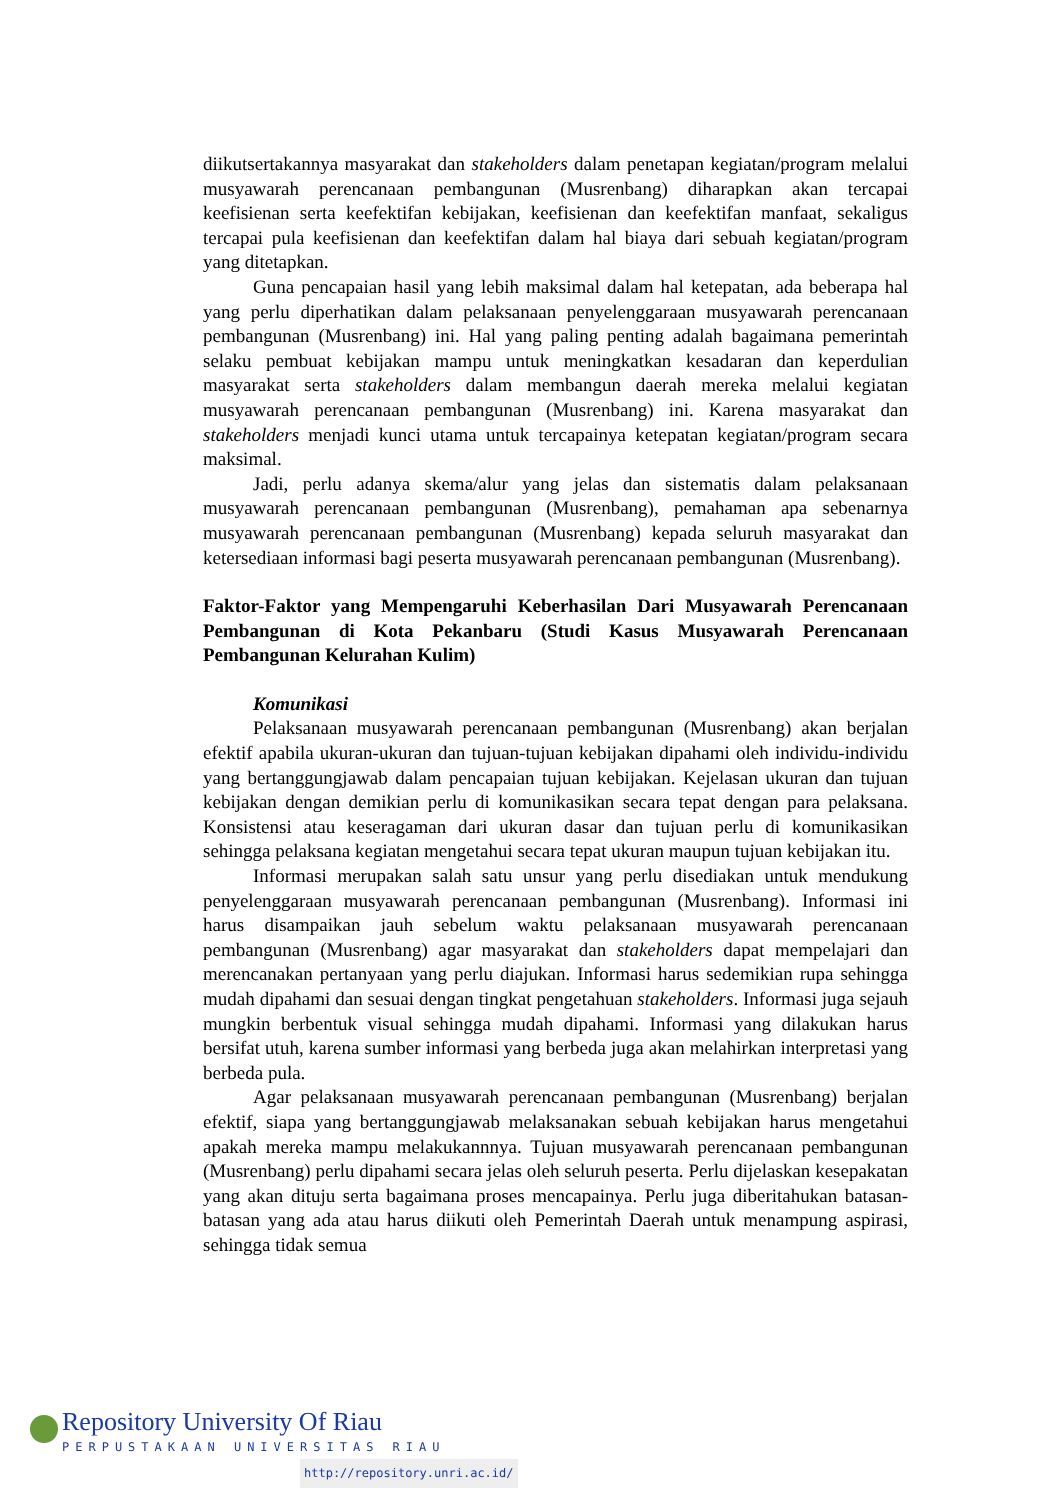diikutsertakannya masyarakat dan stakeholders dalam penetapan kegiatan/program melalui musyawarah perencanaan pembangunan (Musrenbang) diharapkan akan tercapai keefisienan serta keefektifan kebijakan, keefisienan dan keefektifan manfaat, sekaligus tercapai pula keefisienan dan keefektifan dalam hal biaya dari sebuah kegiatan/program yang ditetapkan.
Guna pencapaian hasil yang lebih maksimal dalam hal ketepatan, ada beberapa hal yang perlu diperhatikan dalam pelaksanaan penyelenggaraan musyawarah perencanaan pembangunan (Musrenbang) ini. Hal yang paling penting adalah bagaimana pemerintah selaku pembuat kebijakan mampu untuk meningkatkan kesadaran dan keperdulian masyarakat serta stakeholders dalam membangun daerah mereka melalui kegiatan musyawarah perencanaan pembangunan (Musrenbang) ini. Karena masyarakat dan stakeholders menjadi kunci utama untuk tercapainya ketepatan kegiatan/program secara maksimal.
Jadi, perlu adanya skema/alur yang jelas dan sistematis dalam pelaksanaan musyawarah perencanaan pembangunan (Musrenbang), pemahaman apa sebenarnya musyawarah perencanaan pembangunan (Musrenbang) kepada seluruh masyarakat dan ketersediaan informasi bagi peserta musyawarah perencanaan pembangunan (Musrenbang).
Faktor-Faktor yang Mempengaruhi Keberhasilan Dari Musyawarah Perencanaan Pembangunan di Kota Pekanbaru (Studi Kasus Musyawarah Perencanaan Pembangunan Kelurahan Kulim)
Komunikasi
Pelaksanaan musyawarah perencanaan pembangunan (Musrenbang) akan berjalan efektif apabila ukuran-ukuran dan tujuan-tujuan kebijakan dipahami oleh individu-individu yang bertanggungjawab dalam pencapaian tujuan kebijakan. Kejelasan ukuran dan tujuan kebijakan dengan demikian perlu di komunikasikan secara tepat dengan para pelaksana. Konsistensi atau keseragaman dari ukuran dasar dan tujuan perlu di komunikasikan sehingga pelaksana kegiatan mengetahui secara tepat ukuran maupun tujuan kebijakan itu.
Informasi merupakan salah satu unsur yang perlu disediakan untuk mendukung penyelenggaraan musyawarah perencanaan pembangunan (Musrenbang). Informasi ini harus disampaikan jauh sebelum waktu pelaksanaan musyawarah perencanaan pembangunan (Musrenbang) agar masyarakat dan stakeholders dapat mempelajari dan merencanakan pertanyaan yang perlu diajukan. Informasi harus sedemikian rupa sehingga mudah dipahami dan sesuai dengan tingkat pengetahuan stakeholders. Informasi juga sejauh mungkin berbentuk visual sehingga mudah dipahami. Informasi yang dilakukan harus bersifat utuh, karena sumber informasi yang berbeda juga akan melahirkan interpretasi yang berbeda pula.
Agar pelaksanaan musyawarah perencanaan pembangunan (Musrenbang) berjalan efektif, siapa yang bertanggungjawab melaksanakan sebuah kebijakan harus mengetahui apakah mereka mampu melakukannnya. Tujuan musyawarah perencanaan pembangunan (Musrenbang) perlu dipahami secara jelas oleh seluruh peserta. Perlu dijelaskan kesepakatan yang akan dituju serta bagaimana proses mencapainya. Perlu juga diberitahukan batasan-batasan yang ada atau harus diikuti oleh Pemerintah Daerah untuk menampung aspirasi, sehingga tidak semua
Repository University Of Riau
PERPUSTAKAAN UNIVERSITAS RIAU
http://repository.unri.ac.id/